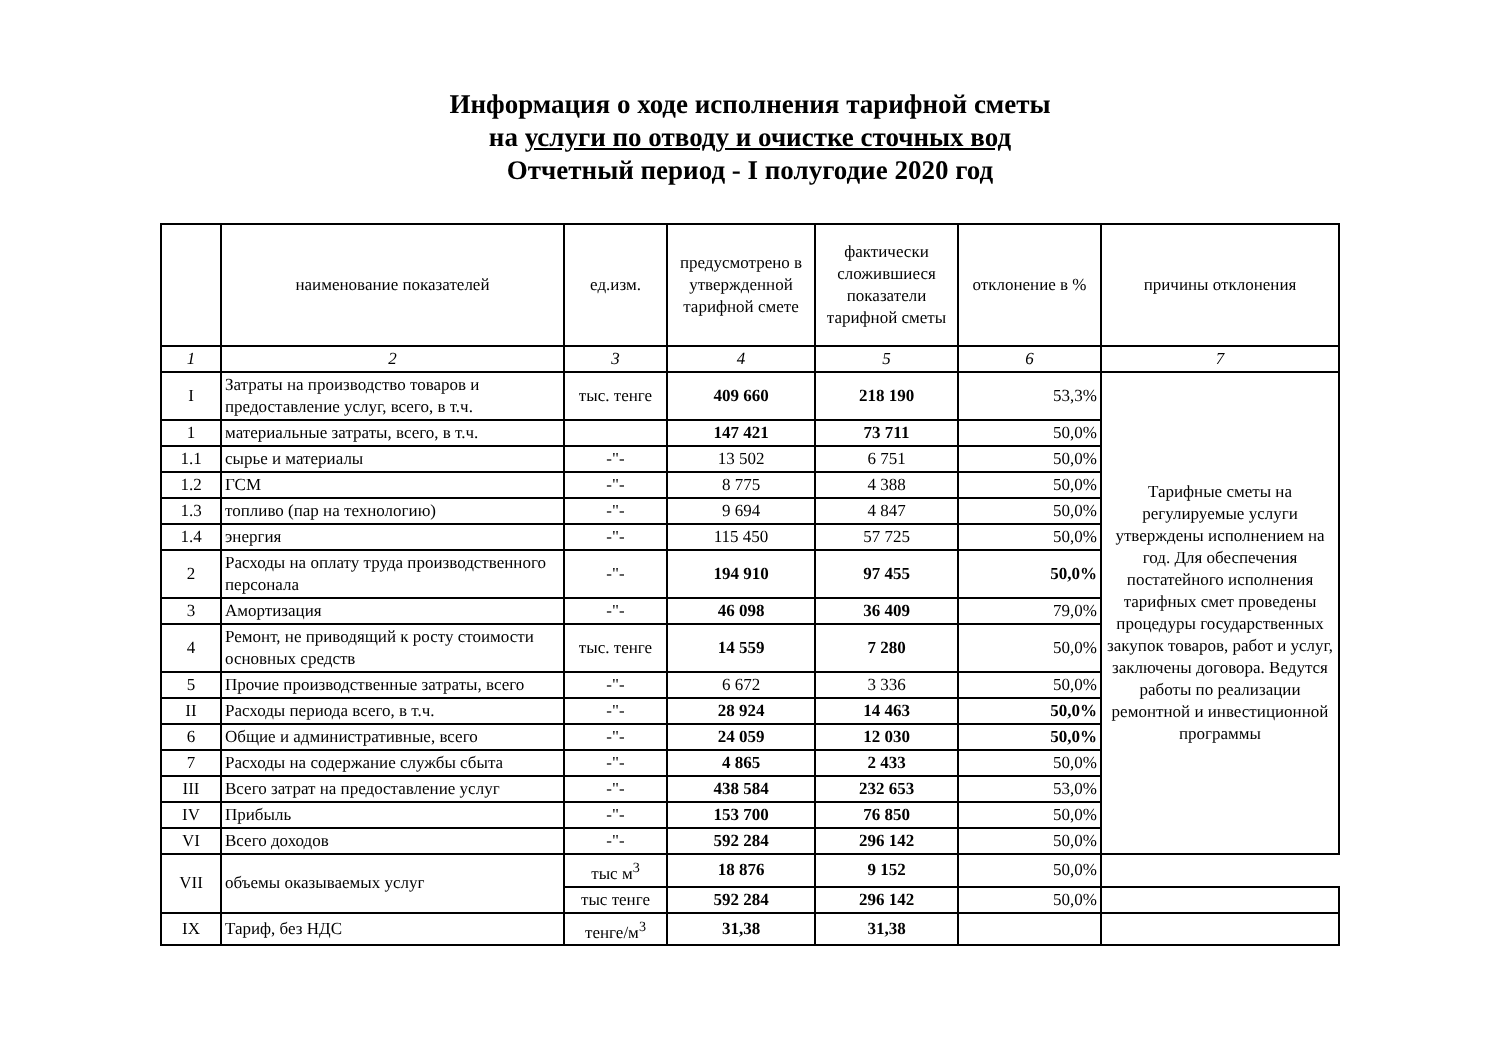Информация о ходе исполнения тарифной сметы
на услуги по отводу и очистке сточных вод
Отчетный период - I полугодие 2020 год
| | наименование показателей | ед.изм. | предусмотрено в утвержденной тарифной смете | фактически сложившиеся показатели тарифной сметы | отклонение в % | причины отклонения |
| --- | --- | --- | --- | --- | --- | --- |
| 1 | 2 | 3 | 4 | 5 | 6 | 7 |
| I | Затраты на производство товаров и предоставление услуг, всего, в т.ч. | тыс. тенге | 409 660 | 218 190 | 53,3% | Тарифные сметы на регулируемые услуги утверждены исполнением на год. Для обеспечения постатейного исполнения тарифных смет проведены процедуры государственных закупок товаров, работ и услуг, заключены договора. Ведутся работы по реализации ремонтной и инвестиционной программы |
| 1 | материальные затраты, всего, в т.ч. | | 147 421 | 73 711 | 50,0% | |
| 1.1 | сырье и материалы | -"- | 13 502 | 6 751 | 50,0% | |
| 1.2 | ГСМ | -"- | 8 775 | 4 388 | 50,0% | |
| 1.3 | топливо (пар на технологию) | -"- | 9 694 | 4 847 | 50,0% | |
| 1.4 | энергия | -"- | 115 450 | 57 725 | 50,0% | |
| 2 | Расходы на оплату труда производственного персонала | -"- | 194 910 | 97 455 | 50,0% | |
| 3 | Амортизация | -"- | 46 098 | 36 409 | 79,0% | |
| 4 | Ремонт, не приводящий к росту стоимости основных средств | тыс. тенге | 14 559 | 7 280 | 50,0% | |
| 5 | Прочие производственные затраты, всего | -"- | 6 672 | 3 336 | 50,0% | |
| II | Расходы периода всего, в т.ч. | -"- | 28 924 | 14 463 | 50,0% | |
| 6 | Общие и административные, всего | -"- | 24 059 | 12 030 | 50,0% | |
| 7 | Расходы на содержание службы сбыта | -"- | 4 865 | 2 433 | 50,0% | |
| III | Всего затрат на предоставление услуг | -"- | 438 584 | 232 653 | 53,0% | |
| IV | Прибыль | -"- | 153 700 | 76 850 | 50,0% | |
| VI | Всего доходов | -"- | 592 284 | 296 142 | 50,0% | |
| VII | объемы оказываемых услуг | тыс м<sup>3</sup> | 18 876 | 9 152 | 50,0% | |
| | | тыс тенге | 592 284 | 296 142 | 50,0% | |
| IX | Тариф, без НДС | тенге/м<sup>3</sup> | 31,38 | 31,38 | | |